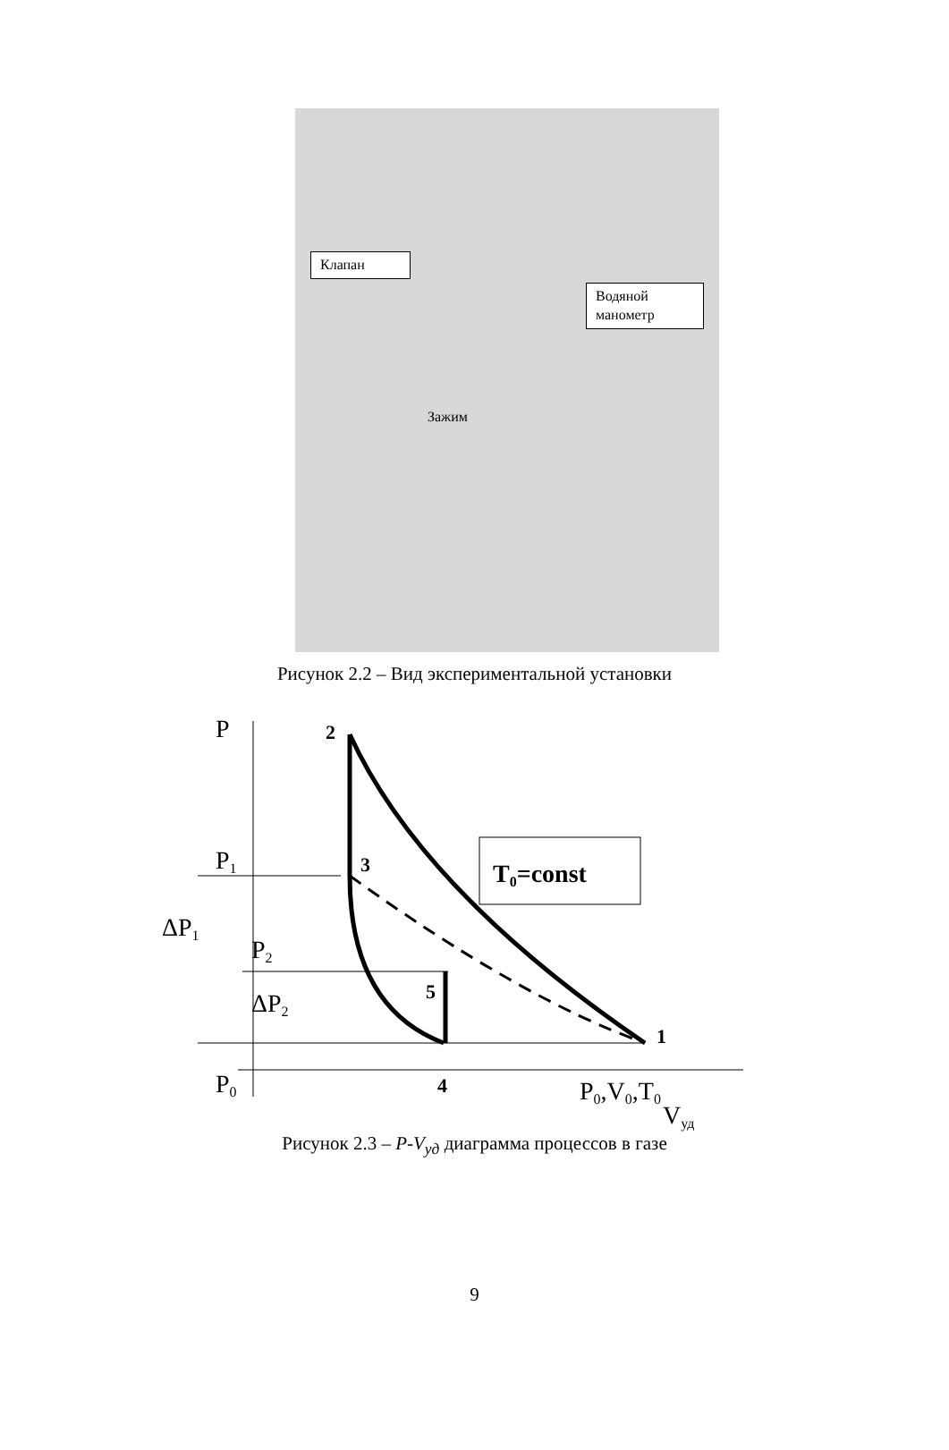Клапан
Водяной
манометр
Зажим
Рисунок 2.2 – Вид экспериментальной установки
T0=const
P
2
P1
3
ΔP1
P2
ΔP2
5
1
P0
4
P0,V0,T0
Vуд
Рисунок 2.3 – P-V<sub>уд</sub> диаграмма процессов в газе
9